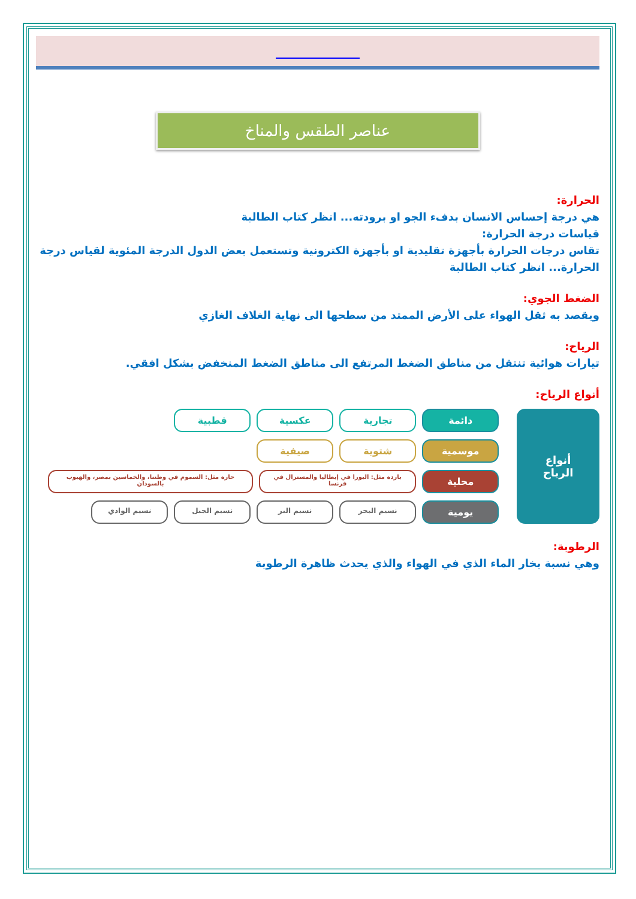عناصر الطقس والمناخ
الحرارة:
هي درجة إحساس الانسان بدفء الجو او برودته... انظر كتاب الطالبة
قياسات درجة الحرارة:
تقاس درجات الحرارة بأجهزة تقليدية او بأجهزة الكترونية وتستعمل بعض الدول الدرجة المئوية لقياس درجة الحرارة... انظر كتاب الطالبة
الضغط الجوي:
ويقصد به ثقل الهواء على الأرض الممتد من سطحها الى نهاية الغلاف الغازي
الرياح:
تيارات هوائية تنتقل من مناطق الضغط المرتفع الى مناطق الضغط المنخفض بشكل افقي.
أنواع الرياح:
أنواع
الرياح
دائمة تجارية عكسية قطبية
موسمية شتوية صيفية
محلية
باردة مثل: البورا في إيطاليا والمسترال في فرنسا
حارة مثل: السموم في وطننا، والخماسين بمصر، والهبوب بالسودان
يومية
نسيم البحر نسيم البر نسيم الجبل نسيم الوادي
الرطوبة:
وهي نسبة بخار الماء الذي في الهواء والذي يحدث ظاهرة الرطوبة